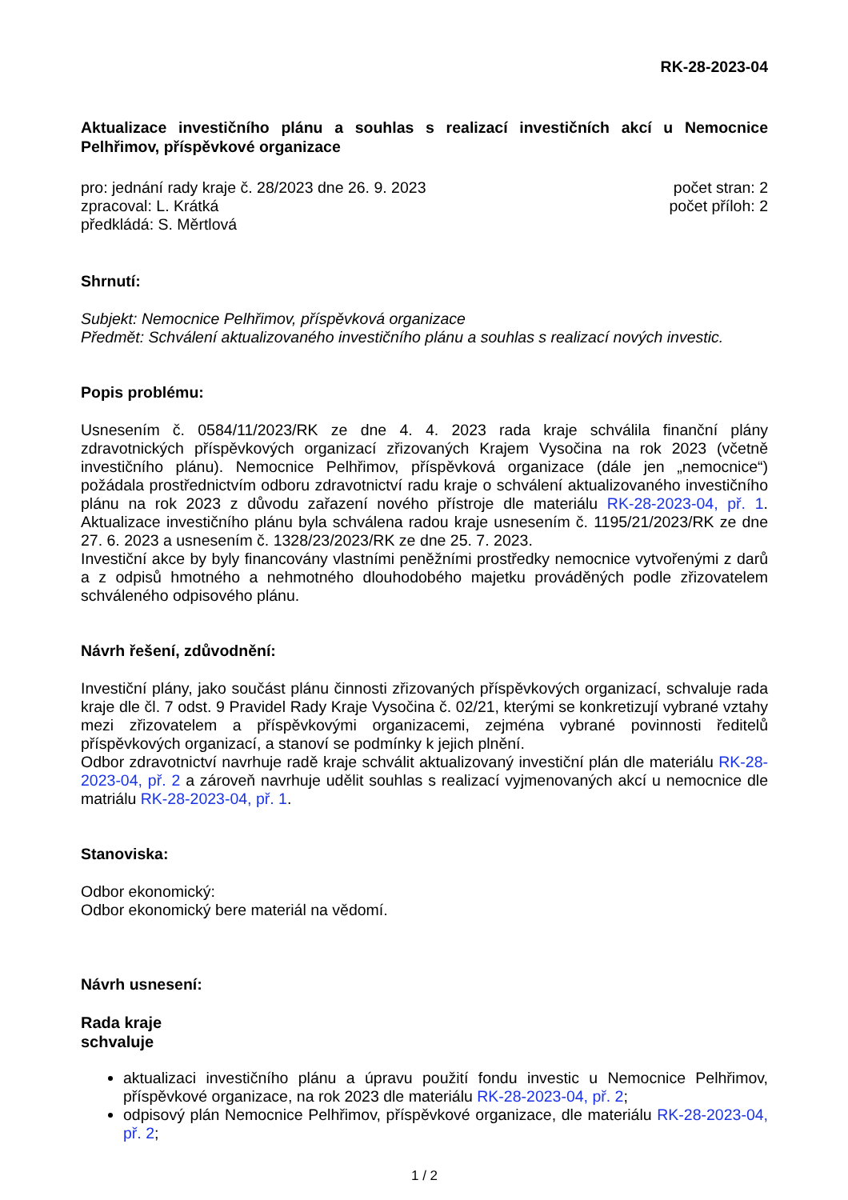RK-28-2023-04
Aktualizace investičního plánu a souhlas s realizací investičních akcí u Nemocnice Pelhřimov, příspěvkové organizace
pro: jednání rady kraje č. 28/2023 dne 26. 9. 2023
zpracoval: L. Krátká
předkládá: S. Měrtlová
počet stran: 2
počet příloh: 2
Shrnutí:
Subjekt: Nemocnice Pelhřimov, příspěvková organizace
Předmět: Schválení aktualizovaného investičního plánu a souhlas s realizací nových investic.
Popis problému:
Usnesením č. 0584/11/2023/RK ze dne 4. 4. 2023 rada kraje schválila finanční plány zdravotnických příspěvkových organizací zřizovaných Krajem Vysočina na rok 2023 (včetně investičního plánu). Nemocnice Pelhřimov, příspěvková organizace (dále jen „nemocnice“) požádala prostřednictvím odboru zdravotnictví radu kraje o schválení aktualizovaného investičního plánu na rok 2023 z důvodu zařazení nového přístroje dle materiálu RK-28-2023-04, př. 1. Aktualizace investičního plánu byla schválena radou kraje usnesením č. 1195/21/2023/RK ze dne 27. 6. 2023 a usnesením č. 1328/23/2023/RK ze dne 25. 7. 2023.
Investiční akce by byly financovány vlastními peněžními prostředky nemocnice vytvořenými z darů a z odpisů hmotného a nehmotného dlouhodobého majetku prováděných podle zřizovatelem schváleného odpisového plánu.
Návrh řešení, zdůvodnění:
Investiční plány, jako součást plánu činnosti zřizovaných příspěvkových organizací, schvaluje rada kraje dle čl. 7 odst. 9 Pravidel Rady Kraje Vysočina č. 02/21, kterými se konkretizují vybrané vztahy mezi zřizovatelem a příspěvkovými organizacemi, zejména vybrané povinnosti ředitelů příspěvkových organizací, a stanoví se podmínky k jejich plnění.
Odbor zdravotnictví navrhuje radě kraje schválit aktualizovaný investiční plán dle materiálu RK-28-2023-04, př. 2 a zároveň navrhuje udělit souhlas s realizací vyjmenovaných akcí u nemocnice dle matriálu RK-28-2023-04, př. 1.
Stanoviska:
Odbor ekonomický:
Odbor ekonomický bere materiál na vědomí.
Návrh usnesení:
Rada kraje
schvaluje
aktualizaci investičního plánu a úpravu použití fondu investic u Nemocnice Pelhřimov, příspěvkové organizace, na rok 2023 dle materiálu RK-28-2023-04, př. 2;
odpisový plán Nemocnice Pelhřimov, příspěvkové organizace, dle materiálu RK-28-2023-04, př. 2;
1 / 2